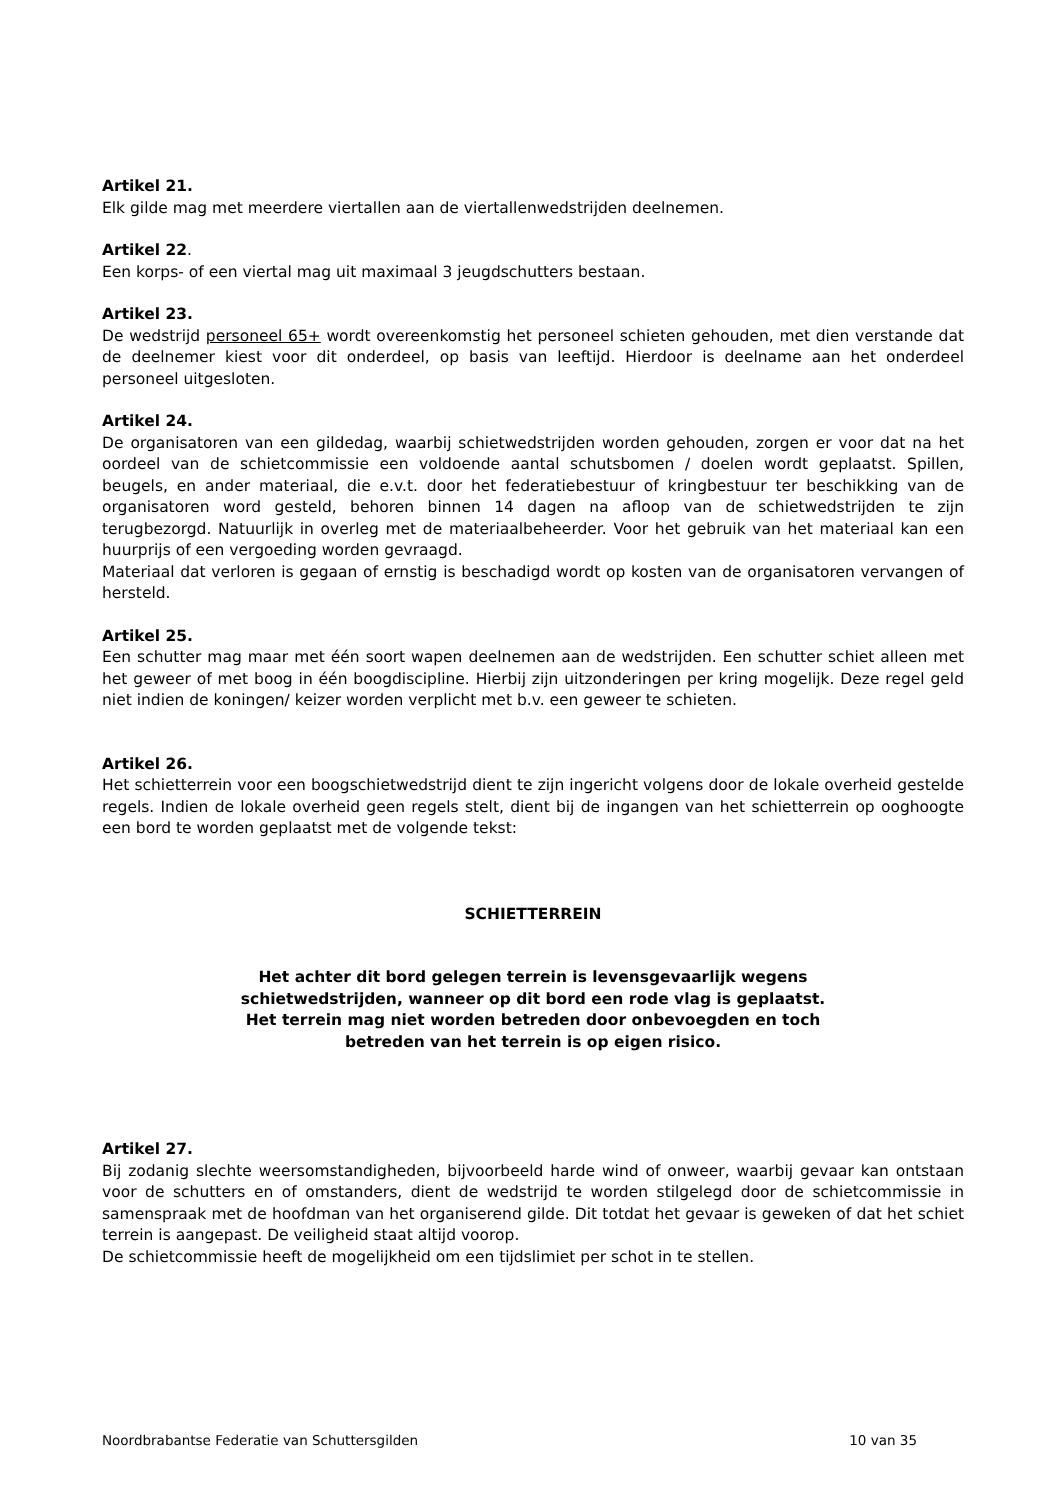Artikel 21.
Elk gilde mag met meerdere viertallen aan de viertallenwedstrijden deelnemen.
Artikel 22.
Een korps- of een viertal mag uit maximaal 3 jeugdschutters bestaan.
Artikel 23.
De wedstrijd personeel 65+ wordt overeenkomstig het personeel schieten gehouden, met dien verstande dat de deelnemer kiest voor dit onderdeel, op basis van leeftijd. Hierdoor is deelname aan het onderdeel personeel uitgesloten.
Artikel 24.
De organisatoren van een gildedag, waarbij schietwedstrijden worden gehouden, zorgen er voor dat na het oordeel van de schietcommissie een voldoende aantal schutsbomen / doelen wordt geplaatst. Spillen, beugels, en ander materiaal, die e.v.t. door het federatiebestuur of kringbestuur ter beschikking van de organisatoren word gesteld, behoren binnen 14 dagen na afloop van de schietwedstrijden te zijn terugbezorgd. Natuurlijk in overleg met de materiaalbeheerder. Voor het gebruik van het materiaal kan een huurprijs of een vergoeding worden gevraagd.
Materiaal dat verloren is gegaan of ernstig is beschadigd wordt op kosten van de organisatoren vervangen of hersteld.
Artikel 25.
Een schutter mag maar met één soort wapen deelnemen aan de wedstrijden. Een schutter schiet alleen met het geweer of met boog in één boogdiscipline. Hierbij zijn uitzonderingen per kring mogelijk. Deze regel geld niet indien de koningen/ keizer worden verplicht met b.v. een geweer te schieten.
Artikel 26.
Het schietterrein voor een boogschietwedstrijd dient te zijn ingericht volgens door de lokale overheid gestelde regels. Indien de lokale overheid geen regels stelt, dient bij de ingangen van het schietterrein op ooghoogte een bord te worden geplaatst met de volgende tekst:
SCHIETTERREIN
Het achter dit bord gelegen terrein is levensgevaarlijk wegens schietwedstrijden, wanneer op dit bord een rode vlag is geplaatst. Het terrein mag niet worden betreden door onbevoegden en toch betreden van het terrein is op eigen risico.
Artikel 27.
Bij zodanig slechte weersomstandigheden, bijvoorbeeld harde wind of onweer, waarbij gevaar kan ontstaan voor de schutters en of omstanders, dient de wedstrijd te worden stilgelegd door de schietcommissie in samenspraak met de hoofdman van het organiserend gilde. Dit totdat het gevaar is geweken of dat het schiet terrein is aangepast. De veiligheid staat altijd voorop.
De schietcommissie heeft de mogelijkheid om een tijdslimiet per schot in te stellen.
Noordbrabantse Federatie van Schuttersgilden 10 van 35